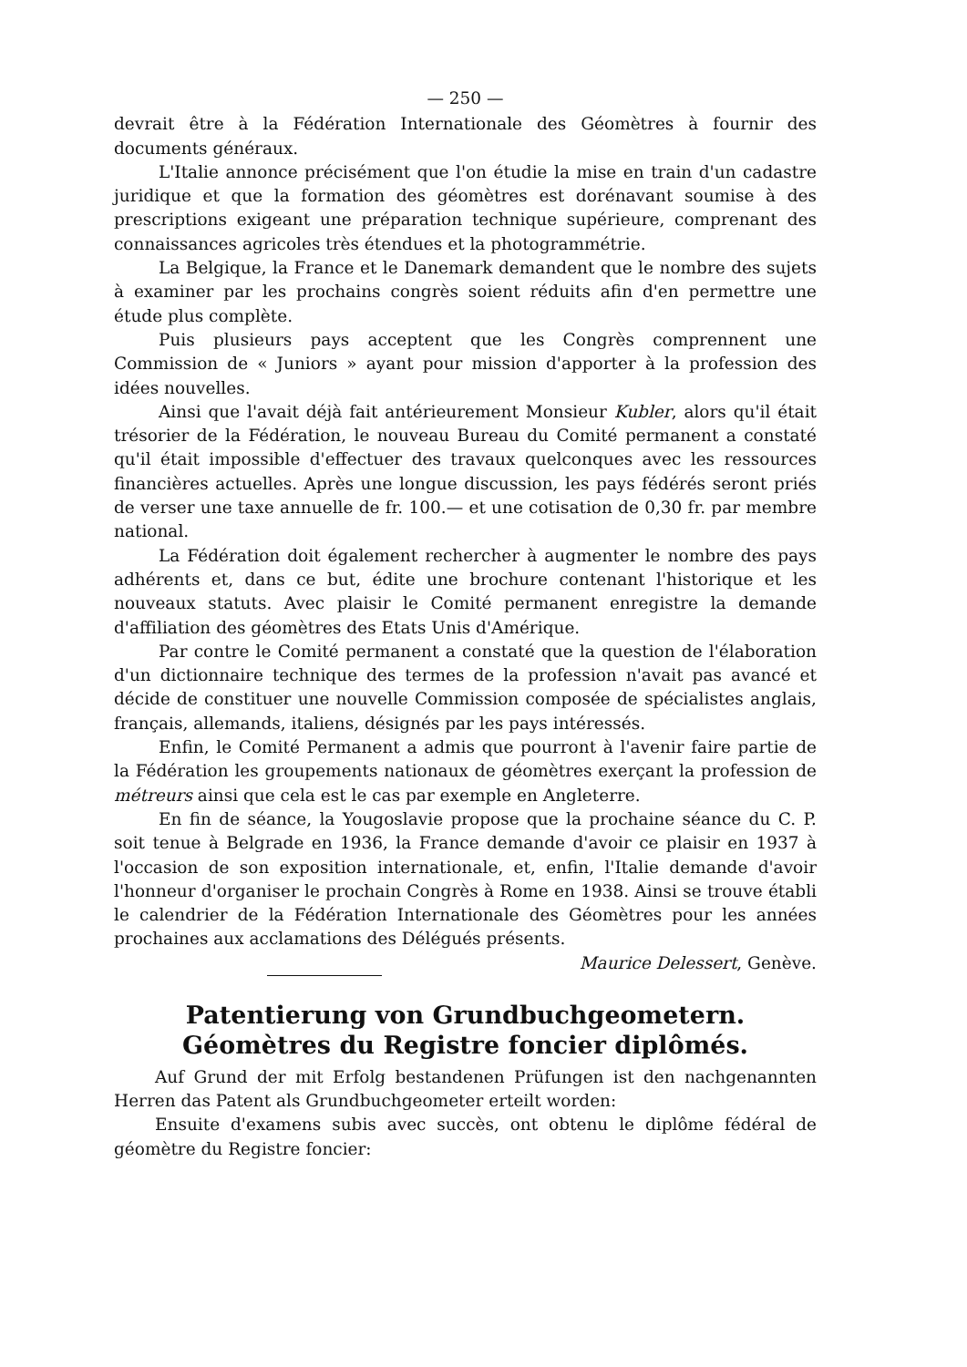— 250 —
devrait être à la Fédération Internationale des Géomètres à fournir des documents généraux.
L'Italie annonce précisément que l'on étudie la mise en train d'un cadastre juridique et que la formation des géomètres est dorénavant soumise à des prescriptions exigeant une préparation technique supérieure, comprenant des connaissances agricoles très étendues et la photogrammétrie.
La Belgique, la France et le Danemark demandent que le nombre des sujets à examiner par les prochains congrès soient réduits afin d'en permettre une étude plus complète.
Puis plusieurs pays acceptent que les Congrès comprennent une Commission de « Juniors » ayant pour mission d'apporter à la profession des idées nouvelles.
Ainsi que l'avait déjà fait antérieurement Monsieur Kubler, alors qu'il était trésorier de la Fédération, le nouveau Bureau du Comité permanent a constaté qu'il était impossible d'effectuer des travaux quelconques avec les ressources financières actuelles. Après une longue discussion, les pays fédérés seront priés de verser une taxe annuelle de fr. 100.— et une cotisation de 0,30 fr. par membre national.
La Fédération doit également rechercher à augmenter le nombre des pays adhérents et, dans ce but, édite une brochure contenant l'historique et les nouveaux statuts. Avec plaisir le Comité permanent enregistre la demande d'affiliation des géomètres des Etats Unis d'Amérique.
Par contre le Comité permanent a constaté que la question de l'élaboration d'un dictionnaire technique des termes de la profession n'avait pas avancé et décide de constituer une nouvelle Commission composée de spécialistes anglais, français, allemands, italiens, désignés par les pays intéressés.
Enfin, le Comité Permanent a admis que pourront à l'avenir faire partie de la Fédération les groupements nationaux de géomètres exerçant la profession de métreurs ainsi que cela est le cas par exemple en Angleterre.
En fin de séance, la Yougoslavie propose que la prochaine séance du C. P. soit tenue à Belgrade en 1936, la France demande d'avoir ce plaisir en 1937 à l'occasion de son exposition internationale, et, enfin, l'Italie demande d'avoir l'honneur d'organiser le prochain Congrès à Rome en 1938. Ainsi se trouve établi le calendrier de la Fédération Internationale des Géomètres pour les années prochaines aux acclamations des Délégués présents. Maurice Delessert, Genève.
Patentierung von Grundbuchgeometern.
Géomètres du Registre foncier diplômés.
Auf Grund der mit Erfolg bestandenen Prüfungen ist den nachgenannten Herren das Patent als Grundbuchgeometer erteilt worden:
Ensuite d'examens subis avec succès, ont obtenu le diplôme fédéral de géomètre du Registre foncier: